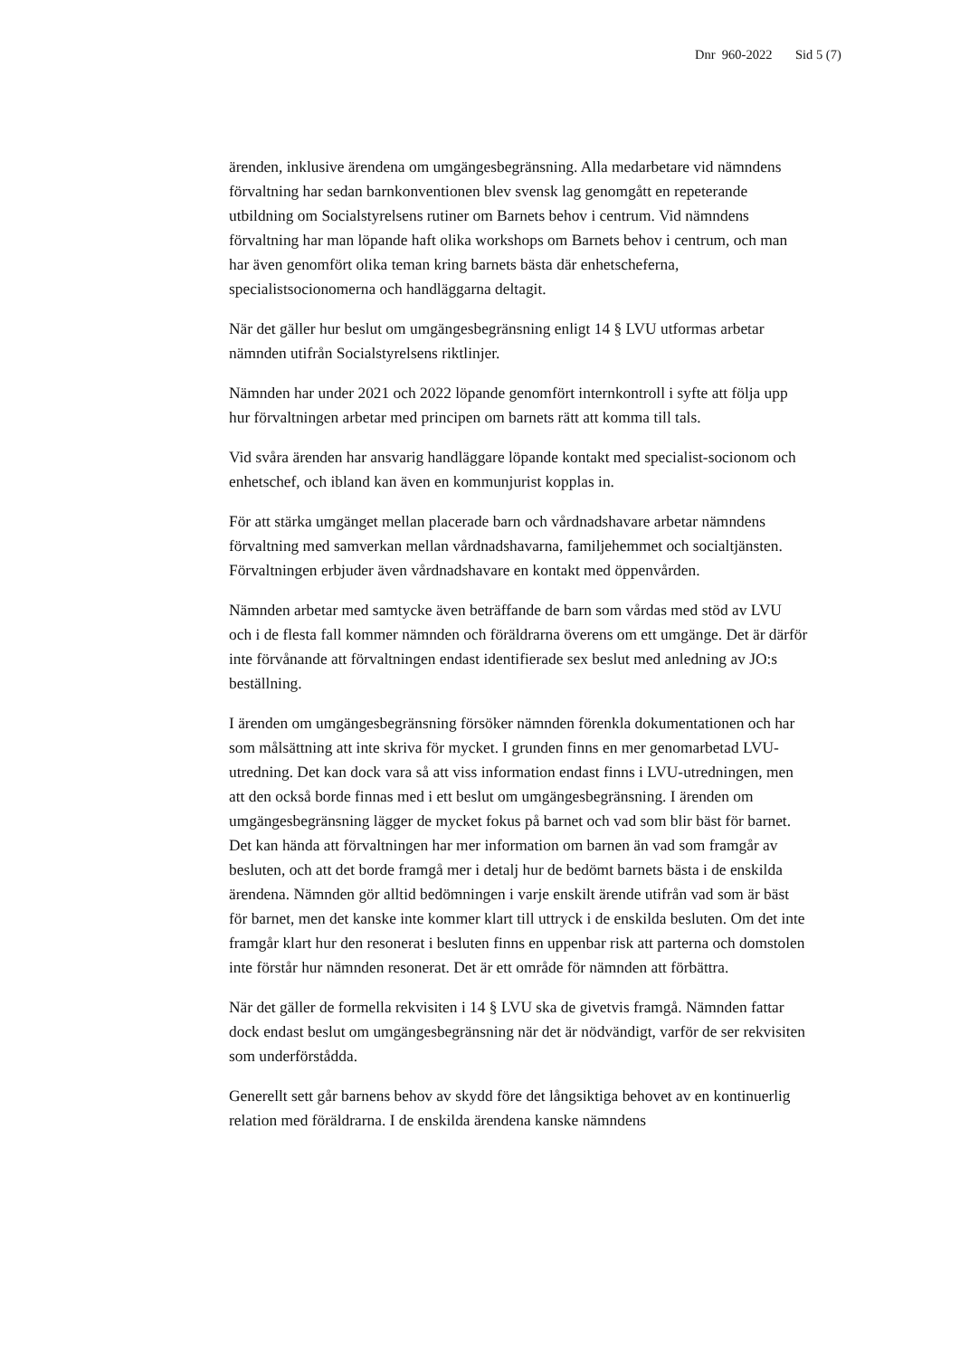Dnr 960-2022 Sid 5 (7)
ärenden, inklusive ärendena om umgängesbegränsning. Alla medarbetare vid nämndens förvaltning har sedan barnkonventionen blev svensk lag genomgått en repeterande utbildning om Socialstyrelsens rutiner om Barnets behov i centrum. Vid nämndens förvaltning har man löpande haft olika workshops om Barnets behov i centrum, och man har även genomfört olika teman kring barnets bästa där enhetscheferna, specialistsocionomerna och handläggarna deltagit.
När det gäller hur beslut om umgängesbegränsning enligt 14 § LVU utformas arbetar nämnden utifrån Socialstyrelsens riktlinjer.
Nämnden har under 2021 och 2022 löpande genomfört internkontroll i syfte att följa upp hur förvaltningen arbetar med principen om barnets rätt att komma till tals.
Vid svåra ärenden har ansvarig handläggare löpande kontakt med specialist-socionom och enhetschef, och ibland kan även en kommunjurist kopplas in.
För att stärka umgänget mellan placerade barn och vårdnadshavare arbetar nämndens förvaltning med samverkan mellan vårdnadshavarna, familjehemmet och socialtjänsten. Förvaltningen erbjuder även vårdnadshavare en kontakt med öppenvården.
Nämnden arbetar med samtycke även beträffande de barn som vårdas med stöd av LVU och i de flesta fall kommer nämnden och föräldrarna överens om ett umgänge. Det är därför inte förvånande att förvaltningen endast identifierade sex beslut med anledning av JO:s beställning.
I ärenden om umgängesbegränsning försöker nämnden förenkla dokumentationen och har som målsättning att inte skriva för mycket. I grunden finns en mer genomarbetad LVU-utredning. Det kan dock vara så att viss information endast finns i LVU-utredningen, men att den också borde finnas med i ett beslut om umgängesbegränsning. I ärenden om umgängesbegränsning lägger de mycket fokus på barnet och vad som blir bäst för barnet. Det kan hända att förvaltningen har mer information om barnen än vad som framgår av besluten, och att det borde framgå mer i detalj hur de bedömt barnets bästa i de enskilda ärendena. Nämnden gör alltid bedömningen i varje enskilt ärende utifrån vad som är bäst för barnet, men det kanske inte kommer klart till uttryck i de enskilda besluten. Om det inte framgår klart hur den resonerat i besluten finns en uppenbar risk att parterna och domstolen inte förstår hur nämnden resonerat. Det är ett område för nämnden att förbättra.
När det gäller de formella rekvisiten i 14 § LVU ska de givetvis framgå. Nämnden fattar dock endast beslut om umgängesbegränsning när det är nödvändigt, varför de ser rekvisiten som underförstådda.
Generellt sett går barnens behov av skydd före det långsiktiga behovet av en kontinuerlig relation med föräldrarna. I de enskilda ärendena kanske nämndens